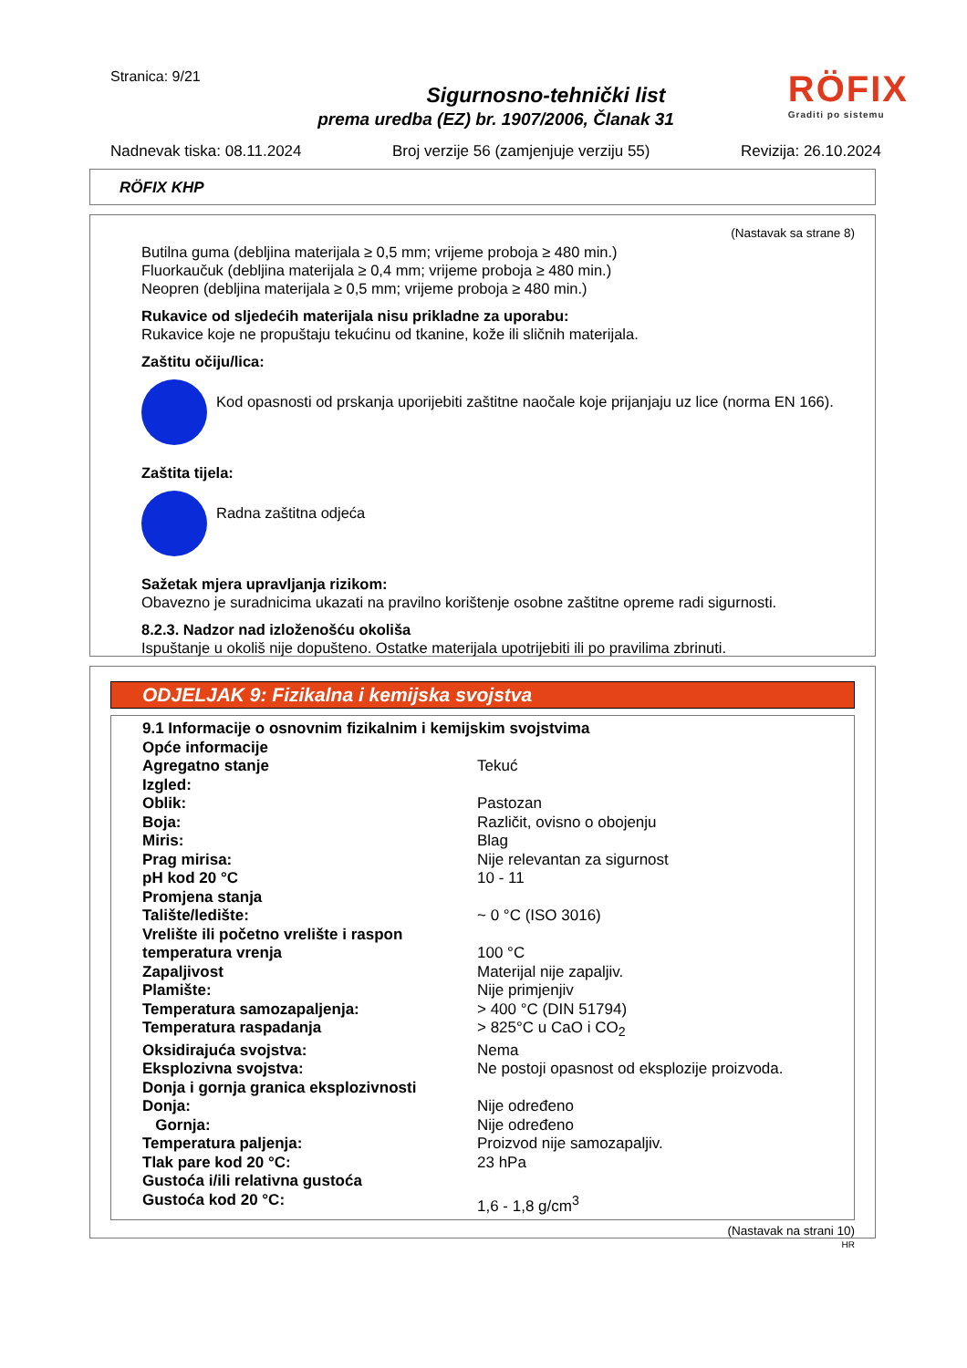Stranica: 9/21
Sigurnosno-tehnički list
prema uredba (EZ) br. 1907/2006, Članak 31
RÖFIX
Graditi po sistemu
Nadnevak tiska: 08.11.2024 Broj verzije 56 (zamjenjuje verziju 55) Revizija: 26.10.2024
RÖFIX KHP
(Nastavak sa strane 8)
Butilna guma (debljina materijala ≥ 0,5 mm; vrijeme proboja ≥ 480 min.)
Fluorkaučuk (debljina materijala ≥ 0,4 mm; vrijeme proboja ≥ 480 min.)
Neopren (debljina materijala ≥ 0,5 mm; vrijeme proboja ≥ 480 min.)
Rukavice od sljedećih materijala nisu prikladne za uporabu:
Rukavice koje ne propuštaju tekućinu od tkanine, kože ili sličnih materijala.
Zaštitu očiju/lica:
Kod opasnosti od prskanja uporijebiti zaštitne naočale koje prijanjaju uz lice (norma EN 166).
Zaštita tijela:
Radna zaštitna odjeća
Sažetak mjera upravljanja rizikom:
Obavezno je suradnicima ukazati na pravilno korištenje osobne zaštitne opreme radi sigurnosti.
8.2.3. Nadzor nad izloženošću okoliša
Ispuštanje u okoliš nije dopušteno. Ostatke materijala upotrijebiti ili po pravilima zbrinuti.
ODJELJAK 9: Fizikalna i kemijska svojstva
| 9.1 Informacije o osnovnim fizikalnim i kemijskim svojstvima | |
| Opće informacije | |
| Agregatno stanje | Tekuć |
| Izgled: | |
| Oblik: | Pastozan |
| Boja: | Različit, ovisno o obojenju |
| Miris: | Blag |
| Prag mirisa: | Nije relevantan za sigurnost |
| pH kod 20 °C | 10 - 11 |
| Promjena stanja | |
| Talište/ledište: | ~ 0 °C (ISO 3016) |
| Vrelište ili početno vrelište i raspon | |
| temperatura vrenja | 100 °C |
| Zapaljivost | Materijal nije zapaljiv. |
| Plamište: | Nije primjenjiv |
| Temperatura samozapaljenja: | > 400 °C (DIN 51794) |
| Temperatura raspadanja | > 825°C u CaO i CO<sub>2</sub> |
| Oksidirajuća svojstva: | Nema |
| Eksplozivna svojstva: | Ne postoji opasnost od eksplozije proizvoda. |
| Donja i gornja granica eksplozivnosti | |
| Donja: | Nije određeno |
| Gornja: | Nije određeno |
| Temperatura paljenja: | Proizvod nije samozapaljiv. |
| Tlak pare kod 20 °C: | 23 hPa |
| Gustoća i/ili relativna gustoća | |
| Gustoća kod 20 °C: | 1,6 - 1,8 g/cm<sup>3</sup> |
(Nastavak na strani 10)
HR